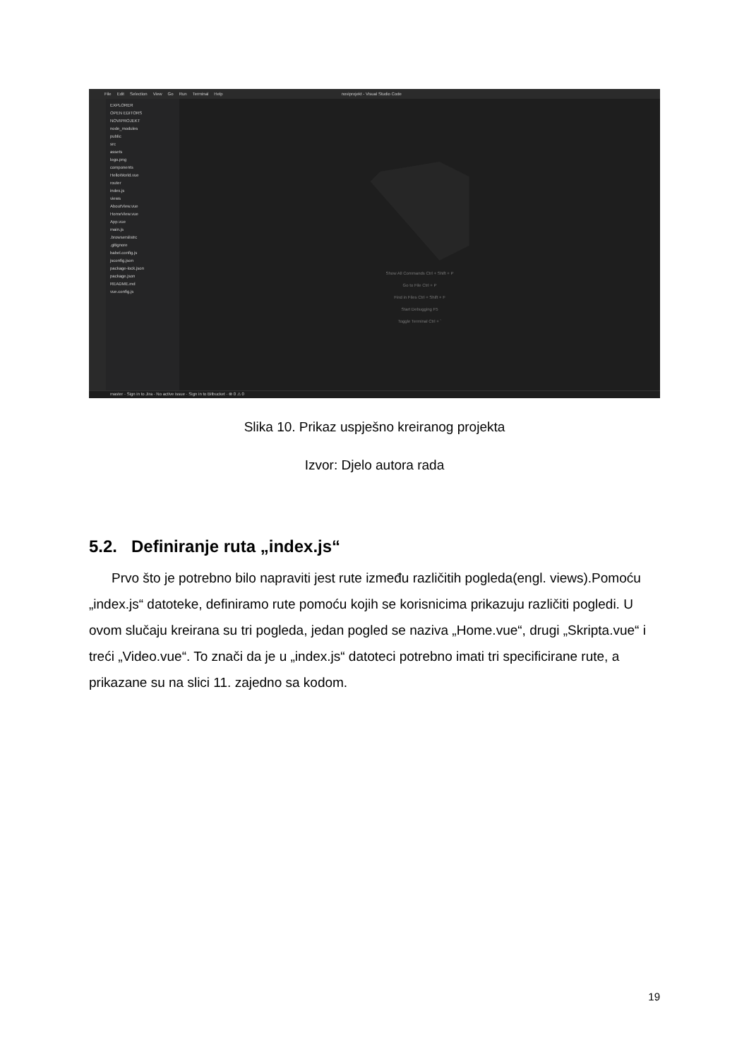File Edit Selection View Go Run Terminal Help noviprojekt - Visual Studio Code
EXPLORER
OPEN EDITORS
NOVIPROJEKT
node_modules
public
src
assets
logo.png
components
HelloWorld.vue
router
index.js
views
AboutView.vue
HomeView.vue
App.vue
main.js
.browserslistrc
.gitignore
babel.config.js
jsconfig.json
package-lock.json
package.json
README.md
vue.config.js
Show All Commands Ctrl + Shift + P
Go to File Ctrl + P
Find in Files Ctrl + Shift + F
Start Debugging F5
Toggle Terminal Ctrl + `
master · Sign in to Jira · No active issue · Sign in to Bitbucket · ⊗ 0 ⚠ 0
Slika 10. Prikaz uspješno kreiranog projekta
Izvor: Djelo autora rada
5.2. Definiranje ruta „index.js“
Prvo što je potrebno bilo napraviti jest rute između različitih pogleda(engl. views).Pomoću „index.js“ datoteke, definiramo rute pomoću kojih se korisnicima prikazuju različiti pogledi. U ovom slučaju kreirana su tri pogleda, jedan pogled se naziva „Home.vue“, drugi „Skripta.vue“ i treći „Video.vue“. To znači da je u „index.js“ datoteci potrebno imati tri specificirane rute, a prikazane su na slici 11. zajedno sa kodom.
19